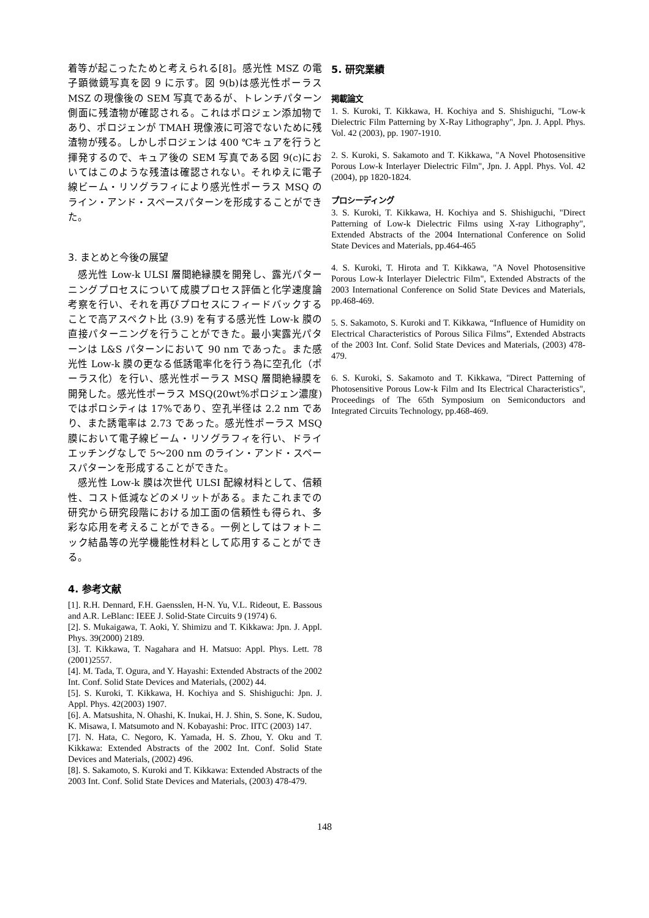着等が起こったためと考えられる[8]。感光性 MSZ の電子顕微鏡写真を図 9 に示す。図 9(b)は感光性ポーラス MSZ の現像後の SEM 写真であるが、トレンチパターン側面に残渣物が確認される。これはポロジェン添加物であり、ポロジェンが TMAH 現像液に可溶でないために残渣物が残る。しかしポロジェンは 400 ℃キュアを行うと揮発するので、キュア後の SEM 写真である図 9(c)においてはこのような残渣は確認されない。それゆえに電子線ビーム・リソグラフィにより感光性ポーラス MSQ のライン・アンド・スペースパターンを形成することができた。
3. まとめと今後の展望
　感光性 Low-k ULSI 層間絶縁膜を開発し、露光パターニングプロセスについて成膜プロセス評価と化学速度論考察を行い、それを再びプロセスにフィードバックすることで高アスペクト比 (3.9) を有する感光性 Low-k 膜の直接パターニングを行うことができた。最小実露光パターンは L&S パターンにおいて 90 nm であった。また感光性 Low-k 膜の更なる低誘電率化を行う為に空孔化（ポーラス化）を行い、感光性ポーラス MSQ 層間絶縁膜を開発した。感光性ポーラス MSQ(20wt%ポロジェン濃度)ではポロシティは 17%であり、空孔半径は 2.2 nm であり、また誘電率は 2.73 であった。感光性ポーラス MSQ 膜において電子線ビーム・リソグラフィを行い、ドライエッチングなしで 5〜200 nm のライン・アンド・スペースパターンを形成することができた。
　感光性 Low-k 膜は次世代 ULSI 配線材料として、信頼性、コスト低減などのメリットがある。またこれまでの研究から研究段階における加工面の信頼性も得られ、多彩な応用を考えることができる。一例としてはフォトニック結晶等の光学機能性材料として応用することができる。
4. 参考文献
[1]. R.H. Dennard, F.H. Gaensslen, H-N. Yu, V.L. Rideout, E. Bassous and A.R. LeBlanc: IEEE J. Solid-State Circuits 9 (1974) 6.
[2]. S. Mukaigawa, T. Aoki, Y. Shimizu and T. Kikkawa: Jpn. J. Appl. Phys. 39(2000) 2189.
[3]. T. Kikkawa, T. Nagahara and H. Matsuo: Appl. Phys. Lett. 78 (2001)2557.
[4]. M. Tada, T. Ogura, and Y. Hayashi: Extended Abstracts of the 2002 Int. Conf. Solid State Devices and Materials, (2002) 44.
[5]. S. Kuroki, T. Kikkawa, H. Kochiya and S. Shishiguchi: Jpn. J. Appl. Phys. 42(2003) 1907.
[6]. A. Matsushita, N. Ohashi, K. Inukai, H. J. Shin, S. Sone, K. Sudou, K. Misawa, I. Matsumoto and N. Kobayashi: Proc. IITC (2003) 147.
[7]. N. Hata, C. Negoro, K. Yamada, H. S. Zhou, Y. Oku and T. Kikkawa: Extended Abstracts of the 2002 Int. Conf. Solid State Devices and Materials, (2002) 496.
[8]. S. Sakamoto, S. Kuroki and T. Kikkawa: Extended Abstracts of the 2003 Int. Conf. Solid State Devices and Materials, (2003) 478-479.
5. 研究業績
掲載論文
1. S. Kuroki, T. Kikkawa, H. Kochiya and S. Shishiguchi, "Low-k Dielectric Film Patterning by X-Ray Lithography", Jpn. J. Appl. Phys. Vol. 42 (2003), pp. 1907-1910.
2. S. Kuroki, S. Sakamoto and T. Kikkawa, "A Novel Photosensitive Porous Low-k Interlayer Dielectric Film", Jpn. J. Appl. Phys. Vol. 42 (2004), pp 1820-1824.
プロシーディング
3. S. Kuroki, T. Kikkawa, H. Kochiya and S. Shishiguchi, "Direct Patterning of Low-k Dielectric Films using X-ray Lithography", Extended Abstracts of the 2004 International Conference on Solid State Devices and Materials, pp.464-465
4. S. Kuroki, T. Hirota and T. Kikkawa, "A Novel Photosensitive Porous Low-k Interlayer Dielectric Film", Extended Abstracts of the 2003 International Conference on Solid State Devices and Materials, pp.468-469.
5. S. Sakamoto, S. Kuroki and T. Kikkawa, “Influence of Humidity on Electrical Characteristics of Porous Silica Films”, Extended Abstracts of the 2003 Int. Conf. Solid State Devices and Materials, (2003) 478-479.
6. S. Kuroki, S. Sakamoto and T. Kikkawa, "Direct Patterning of Photosensitive Porous Low-k Film and Its Electrical Characteristics", Proceedings of The 65th Symposium on Semiconductors and Integrated Circuits Technology, pp.468-469.
148